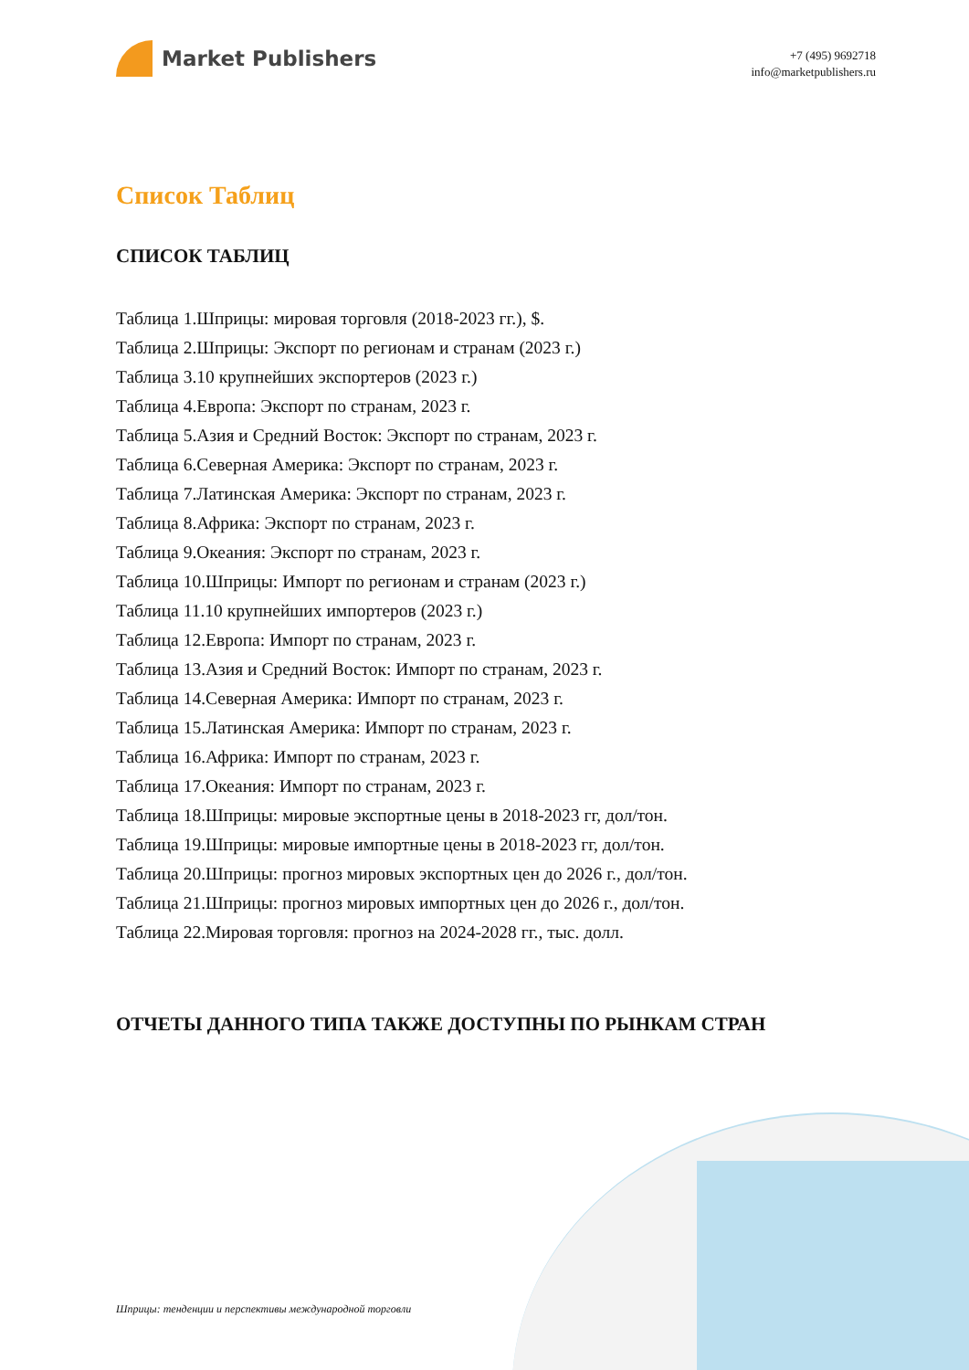Market Publishers
+7 (495) 9692718
info@marketpublishers.ru
Список Таблиц
СПИСОК ТАБЛИЦ
Таблица 1.Шприцы: мировая торговля (2018-2023 гг.), $.
Таблица 2.Шприцы: Экспорт по регионам и странам (2023 г.)
Таблица 3.10 крупнейших экспортеров (2023 г.)
Таблица 4.Европа: Экспорт по странам, 2023 г.
Таблица 5.Азия и Средний Восток: Экспорт по странам, 2023 г.
Таблица 6.Северная Америка: Экспорт по странам, 2023 г.
Таблица 7.Латинская Америка: Экспорт по странам, 2023 г.
Таблица 8.Африка: Экспорт по странам, 2023 г.
Таблица 9.Океания: Экспорт по странам, 2023 г.
Таблица 10.Шприцы: Импорт по регионам и странам (2023 г.)
Таблица 11.10 крупнейших импортеров (2023 г.)
Таблица 12.Европа: Импорт по странам, 2023 г.
Таблица 13.Азия и Средний Восток: Импорт по странам, 2023 г.
Таблица 14.Северная Америка: Импорт по странам, 2023 г.
Таблица 15.Латинская Америка: Импорт по странам, 2023 г.
Таблица 16.Африка: Импорт по странам, 2023 г.
Таблица 17.Океания: Импорт по странам, 2023 г.
Таблица 18.Шприцы: мировые экспортные цены в 2018-2023 гг, дол/тон.
Таблица 19.Шприцы: мировые импортные цены в 2018-2023 гг, дол/тон.
Таблица 20.Шприцы: прогноз мировых экспортных цен до 2026 г., дол/тон.
Таблица 21.Шприцы: прогноз мировых импортных цен до 2026 г., дол/тон.
Таблица 22.Мировая торговля: прогноз на 2024-2028 гг., тыс. долл.
ОТЧЕТЫ ДАННОГО ТИПА ТАКЖЕ ДОСТУПНЫ ПО РЫНКАМ СТРАН
Шприцы: тенденции и перспективы международной торговли